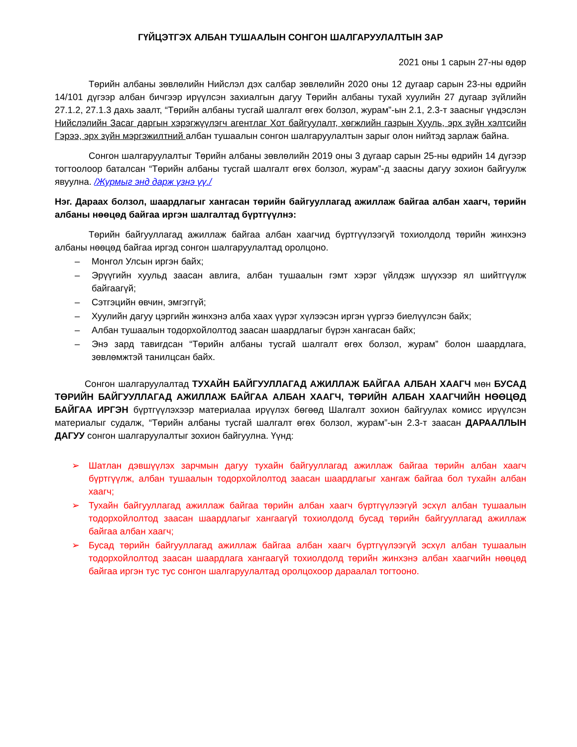ГҮЙЦЭТГЭХ АЛБАН ТУШААЛЫН СОНГОН ШАЛГАРУУЛАЛТЫН ЗАР
2021 оны 1 сарын 27-ны өдөр
Төрийн албаны зөвлөлийн Нийслэл дэх салбар зөвлөлийн 2020 оны 12 дугаар сарын 23-ны өдрийн 14/101 дүгээр албан бичгээр ирүүлсэн захиалгын дагуу Төрийн албаны тухай хуулийн 27 дугаар зүйлийн 27.1.2, 27.1.3 дахь заалт, “Төрийн албаны тусгай шалгалт өгөх болзол, журам”-ын 2.1, 2.3-т заасныг үндэслэн Нийслэлийн Засаг даргын хэрэгжүүлэгч агентлаг Хот байгуулалт, хөгжлийн газрын Хууль, эрх зүйн хэлтсийн Гэрээ, эрх зүйн мэргэжилтний албан тушаалын сонгон шалгаруулалтын зарыг олон нийтэд зарлаж байна.
Сонгон шалгаруулалтыг Төрийн албаны зөвлөлийн 2019 оны 3 дугаар сарын 25-ны өдрийн 14 дүгээр тогтоолоор баталсан “Төрийн албаны тусгай шалгалт өгөх болзол, журам”-д заасны дагуу зохион байгуулж явуулна. /Журмыг энд дарж үзнэ үү./
Нэг. Дараах болзол, шаардлагыг хангасан төрийн байгууллагад ажиллаж байгаа албан хаагч, төрийн албаны нөөцөд байгаа иргэн шалгалтад бүртгүүлнэ:
Төрийн байгууллагад ажиллаж байгаа албан хаагчид бүртгүүлээгүй тохиолдолд төрийн жинхэнэ албаны нөөцөд байгаа иргэд сонгон шалгаруулалтад оролцоно.
– Монгол Улсын иргэн байх;
– Эрүүгийн хуульд заасан авлига, албан тушаалын гэмт хэрэг үйлдэж шүүхээр ял шийтгүүлж байгаагүй;
– Сэтгэцийн өвчин, эмгэггүй;
– Хуулийн дагуу цэргийн жинхэнэ алба хаах үүрэг хүлээсэн иргэн үүргээ биелүүлсэн байх;
– Албан тушаалын тодорхойлолтод заасан шаардлагыг бүрэн хангасан байх;
– Энэ зард тавигдсан “Төрийн албаны тусгай шалгалт өгөх болзол, журам” болон шаардлага, зөвлөмжтэй танилцсан байх.
Сонгон шалгаруулалтад ТУХАЙН БАЙГУУЛЛАГАД АЖИЛЛАЖ БАЙГАА АЛБАН ХААГЧ мөн БУСАД ТӨРИЙН БАЙГУУЛЛАГАД АЖИЛЛАЖ БАЙГАА АЛБАН ХААГЧ, ТӨРИЙН АЛБАН ХААГЧИЙН НӨӨЦӨД БАЙГАА ИРГЭН бүртгүүлэхээр материалаа ирүүлэх бөгөөд Шалгалт зохион байгуулах комисс ирүүлсэн материалыг судалж, “Төрийн албаны тусгай шалгалт өгөх болзол, журам”-ын 2.3-т заасан ДАРААЛЛЫН ДАГУУ сонгон шалгаруулалтыг зохион байгуулна. Үүнд:
➢ Шатлан дэвшүүлэх зарчмын дагуу тухайн байгууллагад ажиллаж байгаа төрийн албан хаагч бүртгүүлж, албан тушаалын тодорхойлолтод заасан шаардлагыг хангаж байгаа бол тухайн албан хаагч;
➢ Тухайн байгууллагад ажиллаж байгаа төрийн албан хаагч бүртгүүлээгүй эсхүл албан тушаалын тодорхойлолтод заасан шаардлагыг хангаагүй тохиолдолд бусад төрийн байгууллагад ажиллаж байгаа албан хаагч;
➢ Бусад төрийн байгууллагад ажиллаж байгаа албан хаагч бүртгүүлээгүй эсхүл албан тушаалын тодорхойлолтод заасан шаардлага хангаагүй тохиолдолд төрийн жинхэнэ албан хаагчийн нөөцөд байгаа иргэн тус тус сонгон шалгаруулалтад оролцохоор дараалал тогтооно.